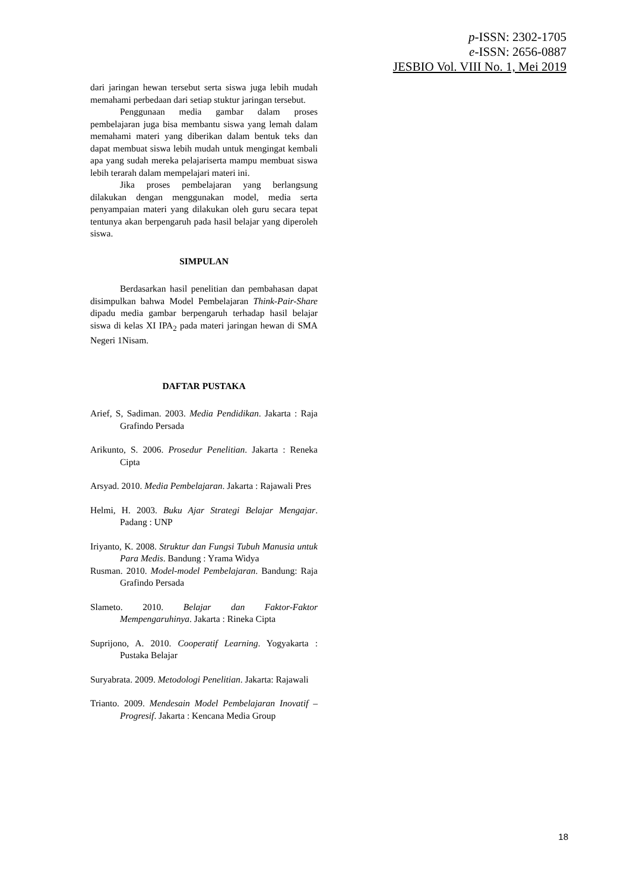p-ISSN: 2302-1705
e-ISSN: 2656-0887
JESBIO Vol. VIII No. 1, Mei 2019
dari jaringan hewan tersebut serta siswa juga lebih mudah memahami perbedaan dari setiap stuktur jaringan tersebut.
Penggunaan media gambar dalam proses pembelajaran juga bisa membantu siswa yang lemah dalam memahami materi yang diberikan dalam bentuk teks dan dapat membuat siswa lebih mudah untuk mengingat kembali apa yang sudah mereka pelajariserta mampu membuat siswa lebih terarah dalam mempelajari materi ini.
Jika proses pembelajaran yang berlangsung dilakukan dengan menggunakan model, media serta penyampaian materi yang dilakukan oleh guru secara tepat tentunya akan berpengaruh pada hasil belajar yang diperoleh siswa.
SIMPULAN
Berdasarkan hasil penelitian dan pembahasan dapat disimpulkan bahwa Model Pembelajaran Think-Pair-Share dipadu media gambar berpengaruh terhadap hasil belajar siswa di kelas XI IPA<sub>2</sub> pada materi jaringan hewan di SMA Negeri 1Nisam.
DAFTAR PUSTAKA
Arief, S, Sadiman. 2003. Media Pendidikan. Jakarta : Raja Grafindo Persada
Arikunto, S. 2006. Prosedur Penelitian. Jakarta : Reneka Cipta
Arsyad. 2010. Media Pembelajaran. Jakarta : Rajawali Pres
Helmi, H. 2003. Buku Ajar Strategi Belajar Mengajar. Padang : UNP
Iriyanto, K. 2008. Struktur dan Fungsi Tubuh Manusia untuk Para Medis. Bandung : Yrama Widya
Rusman. 2010. Model-model Pembelajaran. Bandung: Raja Grafindo Persada
Slameto. 2010. Belajar dan Faktor-Faktor Mempengaruhinya. Jakarta : Rineka Cipta
Suprijono, A. 2010. Cooperatif Learning. Yogyakarta : Pustaka Belajar
Suryabrata. 2009. Metodologi Penelitian. Jakarta: Rajawali
Trianto. 2009. Mendesain Model Pembelajaran Inovatif – Progresif. Jakarta : Kencana Media Group
18